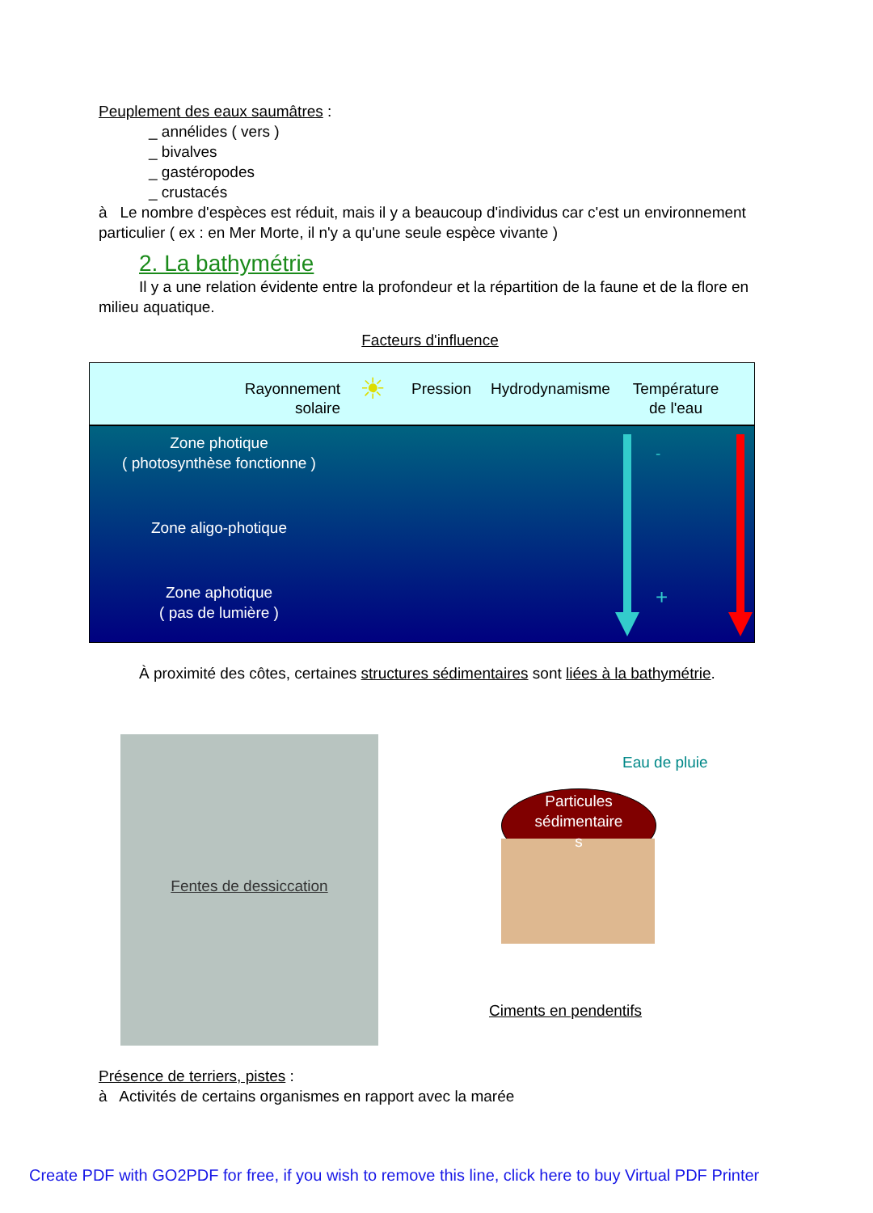Peuplement des eaux saumâtres :
_ annélides ( vers )
_ bivalves
_ gastéropodes
_ crustacés
à Le nombre d'espèces est réduit, mais il y a beaucoup d'individus car c'est un environnement particulier ( ex : en Mer Morte, il n'y a qu'une seule espèce vivante )
2. La bathymétrie
Il y a une relation évidente entre la profondeur et la répartition de la faune et de la flore en milieu aquatique.
Facteurs d'influence
Rayonnement
solaire
☀
Pression
Hydrodynamisme Température
de l'eau
Zone photique
( photosynthèse fonctionne )
Zone aligo-photique
Zone aphotique
( pas de lumière )
-
+
+
-
À proximité des côtes, certaines structures sédimentaires sont liées à la bathymétrie.
Fentes de dessiccation
Eau de pluie
Particules
sédimentaire
s
Ciments en pendentifs
Présence de terriers, pistes :
à Activités de certains organismes en rapport avec la marée
Create PDF with GO2PDF for free, if you wish to remove this line, click here to buy Virtual PDF Printer